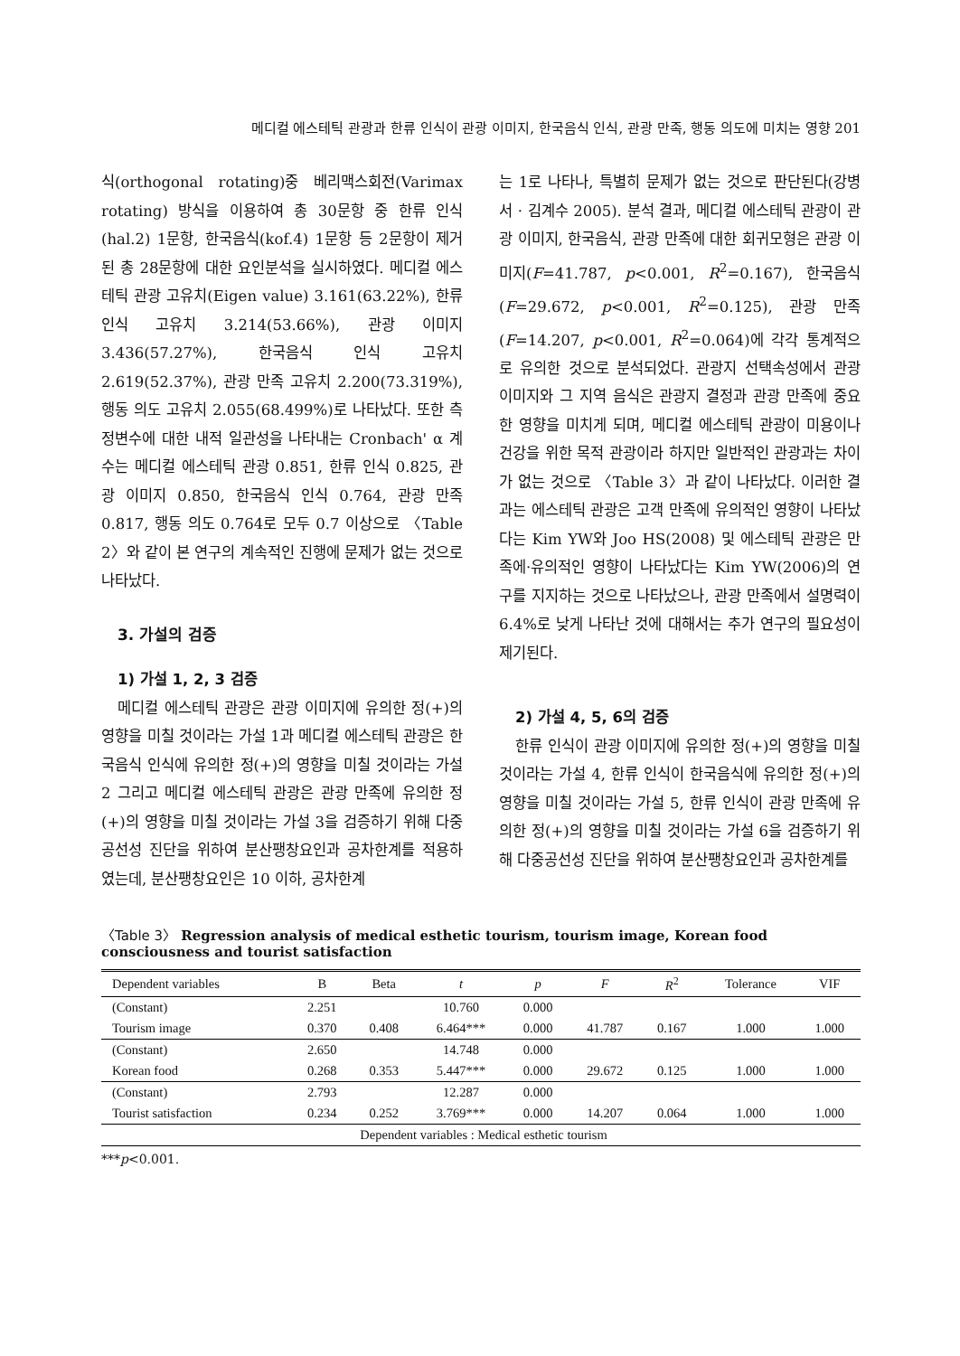메디컬 에스테틱 관광과 한류 인식이 관광 이미지, 한국음식 인식, 관광 만족, 행동 의도에 미치는 영향 201
식(orthogonal rotating)중 베리맥스회전(Varimax rotating) 방식을 이용하여 총 30문항 중 한류 인식(hal.2) 1문항, 한국음식(kof.4) 1문항 등 2문항이 제거된 총 28문항에 대한 요인분석을 실시하였다. 메디컬 에스테틱 관광 고유치(Eigen value) 3.161(63.22%), 한류 인식 고유치 3.214(53.66%), 관광 이미지 3.436(57.27%), 한국음식 인식 고유치 2.619(52.37%), 관광 만족 고유치 2.200(73.319%), 행동 의도 고유치 2.055(68.499%)로 나타났다. 또한 측정변수에 대한 내적 일관성을 나타내는 Cronbach' α 계수는 메디컬 에스테틱 관광 0.851, 한류 인식 0.825, 관광 이미지 0.850, 한국음식 인식 0.764, 관광 만족 0.817, 행동 의도 0.764로 모두 0.7 이상으로 〈Table 2〉와 같이 본 연구의 계속적인 진행에 문제가 없는 것으로 나타났다.
3. 가설의 검증
1) 가설 1, 2, 3 검증
메디컬 에스테틱 관광은 관광 이미지에 유의한 정(+)의 영향을 미칠 것이라는 가설 1과 메디컬 에스테틱 관광은 한국음식 인식에 유의한 정(+)의 영향을 미칠 것이라는 가설 2 그리고 메디컬 에스테틱 관광은 관광 만족에 유의한 정(+)의 영향을 미칠 것이라는 가설 3을 검증하기 위해 다중공선성 진단을 위하여 분산팽창요인과 공차한계를 적용하였는데, 분산팽창요인은 10 이하, 공차한계
는 1로 나타나, 특별히 문제가 없는 것으로 판단된다(강병서 · 김계수 2005). 분석 결과, 메디컬 에스테틱 관광이 관광 이미지, 한국음식, 관광 만족에 대한 회귀모형은 관광 이미지(F=41.787, p<0.001, R<sup>2</sup>=0.167), 한국음식(F=29.672, p<0.001, R<sup>2</sup>=0.125), 관광 만족(F=14.207, p<0.001, R<sup>2</sup>=0.064)에 각각 통계적으로 유의한 것으로 분석되었다. 관광지 선택속성에서 관광 이미지와 그 지역 음식은 관광지 결정과 관광 만족에 중요한 영향을 미치게 되며, 메디컬 에스테틱 관광이 미용이나 건강을 위한 목적 관광이라 하지만 일반적인 관광과는 차이가 없는 것으로 〈Table 3〉과 같이 나타났다. 이러한 결과는 에스테틱 관광은 고객 만족에 유의적인 영향이 나타났다는 Kim YW와 Joo HS(2008) 및 에스테틱 관광은 만족에·유의적인 영향이 나타났다는 Kim YW(2006)의 연구를 지지하는 것으로 나타났으나, 관광 만족에서 설명력이 6.4%로 낮게 나타난 것에 대해서는 추가 연구의 필요성이 제기된다.
2) 가설 4, 5, 6의 검증
한류 인식이 관광 이미지에 유의한 정(+)의 영향을 미칠 것이라는 가설 4, 한류 인식이 한국음식에 유의한 정(+)의 영향을 미칠 것이라는 가설 5, 한류 인식이 관광 만족에 유의한 정(+)의 영향을 미칠 것이라는 가설 6을 검증하기 위해 다중공선성 진단을 위하여 분산팽창요인과 공차한계를
〈Table 3〉 Regression analysis of medical esthetic tourism, tourism image, Korean food consciousness and tourist satisfaction
| Dependent variables | B | Beta | t | p | F | R<sup>2</sup> | Tolerance | VIF |
| --- | --- | --- | --- | --- | --- | --- | --- | --- |
| (Constant) | 2.251 | | 10.760 | 0.000 | | | | |
| Tourism image | 0.370 | 0.408 | 6.464*** | 0.000 | 41.787 | 0.167 | 1.000 | 1.000 |
| (Constant) | 2.650 | | 14.748 | 0.000 | | | | |
| Korean food | 0.268 | 0.353 | 5.447*** | 0.000 | 29.672 | 0.125 | 1.000 | 1.000 |
| (Constant) | 2.793 | | 12.287 | 0.000 | | | | |
| Tourist satisfaction | 0.234 | 0.252 | 3.769*** | 0.000 | 14.207 | 0.064 | 1.000 | 1.000 |
| Dependent variables : Medical esthetic tourism | | | | | | | | |
***p<0.001.